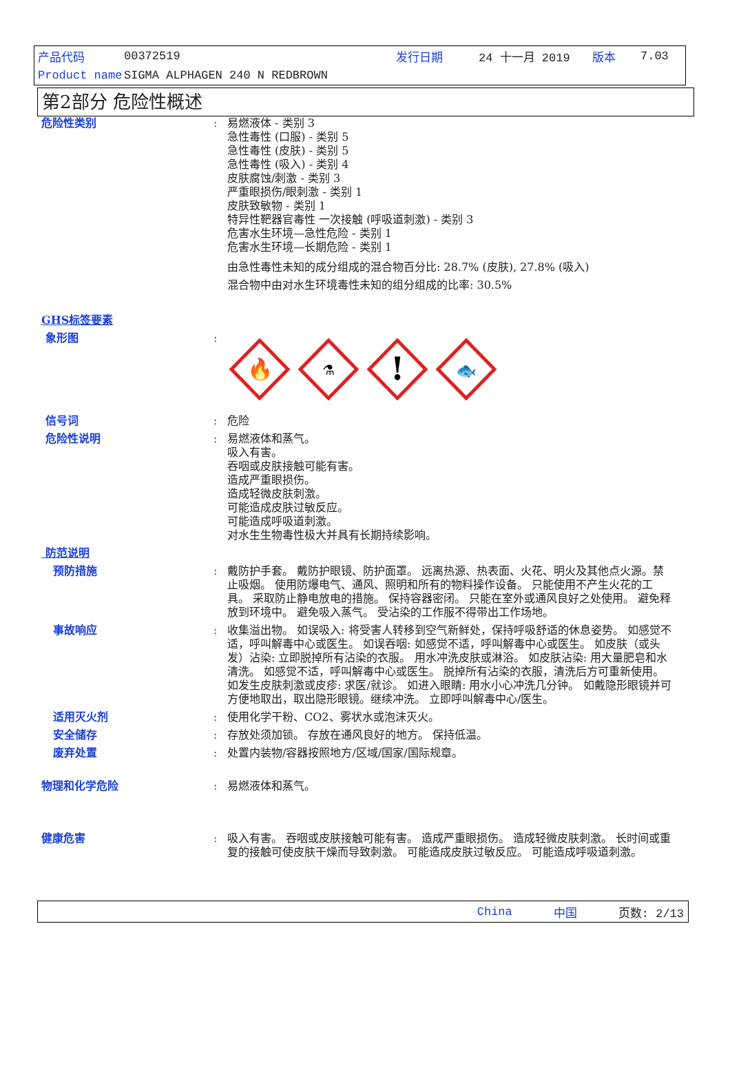产品代码 00372519 发行日期 24 十一月 2019 版本 7.03
Product name SIGMA ALPHAGEN 240 N REDBROWN
第2部分 危险性概述
危险性类别 : 易燃液体 - 类别 3
急性毒性 (口服) - 类别 5
急性毒性 (皮肤) - 类别 5
急性毒性 (吸入) - 类别 4
皮肤腐蚀/刺激 - 类别 3
严重眼损伤/眼刺激 - 类别 1
皮肤致敏物 - 类别 1
特异性靶器官毒性 一次接触 (呼吸道刺激) - 类别 3
危害水生环境—急性危险 - 类别 1
危害水生环境—长期危险 - 类别 1
由急性毒性未知的成分组成的混合物百分比: 28.7% (皮肤), 27.8% (吸入)
混合物中由对水生环境毒性未知的组分组成的比率: 30.5%
GHS标签要素
象形图 :
🔥
⚗
!
🐟
信号词 : 危险
危险性说明 : 易燃液体和蒸气。
吸入有害。
吞咽或皮肤接触可能有害。
造成严重眼损伤。
造成轻微皮肤刺激。
可能造成皮肤过敏反应。
可能造成呼吸道刺激。
对水生生物毒性极大并具有长期持续影响。
防范说明
预防措施 : 戴防护手套。 戴防护眼镜、防护面罩。 远离热源、热表面、火花、明火及其他点火源。禁止吸烟。 使用防爆电气、通风、照明和所有的物料操作设备。 只能使用不产生火花的工具。 采取防止静电放电的措施。 保持容器密闭。 只能在室外或通风良好之处使用。 避免释放到环境中。 避免吸入蒸气。 受沾染的工作服不得带出工作场地。
事故响应 : 收集溢出物。 如误吸入: 将受害人转移到空气新鲜处，保持呼吸舒适的休息姿势。 如感觉不适，呼叫解毒中心或医生。 如误吞咽: 如感觉不适，呼叫解毒中心或医生。 如皮肤（或头发）沾染: 立即脱掉所有沾染的衣服。 用水冲洗皮肤或淋浴。 如皮肤沾染: 用大量肥皂和水清洗。 如感觉不适，呼叫解毒中心或医生。 脱掉所有沾染的衣服，清洗后方可重新使用。 如发生皮肤刺激或皮疹: 求医/就诊。 如进入眼睛: 用水小心冲洗几分钟。 如戴隐形眼镜并可方便地取出，取出隐形眼镜。继续冲洗。 立即呼叫解毒中心/医生。
适用灭火剂 : 使用化学干粉、CO2、雾状水或泡沫灭火。
安全储存 : 存放处须加锁。 存放在通风良好的地方。 保持低温。
废弃处置 : 处置内装物/容器按照地方/区域/国家/国际规章。
物理和化学危险 : 易燃液体和蒸气。
健康危害 : 吸入有害。 吞咽或皮肤接触可能有害。 造成严重眼损伤。 造成轻微皮肤刺激。 长时间或重复的接触可使皮肤干燥而导致刺激。 可能造成皮肤过敏反应。 可能造成呼吸道刺激。
China 中国 页数: 2/13